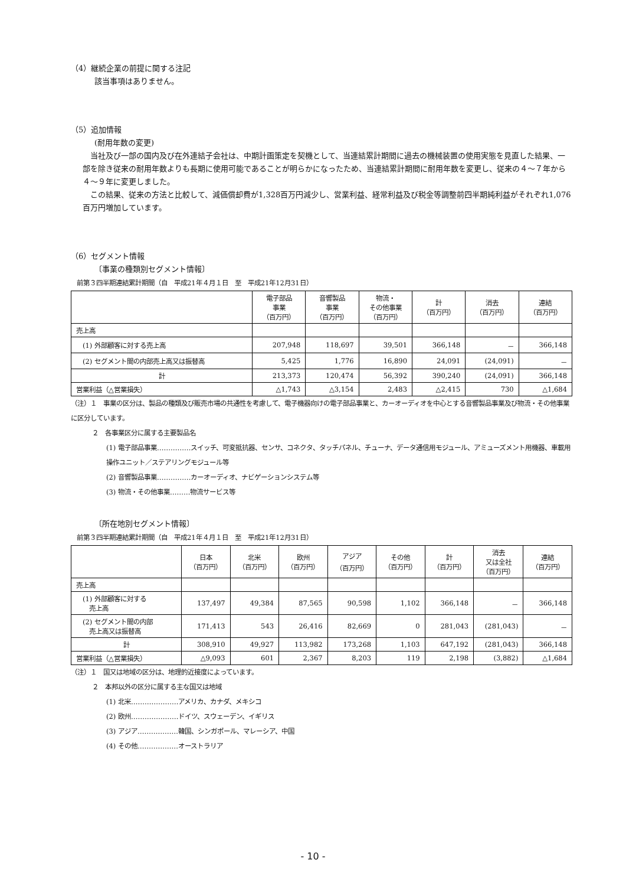（4）継続企業の前提に関する注記
該当事項はありません。
（5）追加情報
(耐用年数の変更)
　当社及び一部の国内及び在外連結子会社は、中期計画策定を契機として、当連結累計期間に過去の機械装置の使用実態を見直した結果、一部を除き従来の耐用年数よりも長期に使用可能であることが明らかになったため、当連結累計期間に耐用年数を変更し、従来の４～７年から４～９年に変更しました。
　この結果、従来の方法と比較して、減価償却費が1,328百万円減少し、営業利益、経常利益及び税金等調整前四半期純利益がそれぞれ1,076百万円増加しています。
（6）セグメント情報
〔事業の種類別セグメント情報〕
前第３四半期連結累計期間（自　平成21年４月１日　至　平成21年12月31日）
| | 電子部品 事業 （百万円） | 音響製品 事業 （百万円） | 物流・ その他事業 （百万円） | 計 （百万円） | 消去 （百万円） | 連結 （百万円） |
| --- | --- | --- | --- | --- | --- | --- |
| 売上高 | | | | | | |
| (1) 外部顧客に対する売上高 | 207,948 | 118,697 | 39,501 | 366,148 | － | 366,148 |
| (2) セグメント間の内部売上高又は振替高 | 5,425 | 1,776 | 16,890 | 24,091 | (24,091) | － |
| 計 | 213,373 | 120,474 | 56,392 | 390,240 | (24,091) | 366,148 |
| 営業利益（△営業損失） | △1,743 | △3,154 | 2,483 | △2,415 | 730 | △1,684 |
（注）１　事業の区分は、製品の種類及び販売市場の共通性を考慮して、電子機器向けの電子部品事業と、カーオーディオを中心とする音響製品事業及び物流・その他事業に区分しています。
２　各事業区分に属する主要製品名
(1) 電子部品事業……………スイッチ、可変抵抗器、センサ、コネクタ、タッチパネル、チューナ、データ通信用モジュール、アミューズメント用機器、車載用操作ユニット／ステアリングモジュール等
(2) 音響製品事業……………カーオーディオ、ナビゲーションシステム等
(3) 物流・その他事業………物流サービス等
〔所在地別セグメント情報〕
前第３四半期連結累計期間（自　平成21年４月１日　至　平成21年12月31日）
| | 日本 （百万円） | 北米 （百万円） | 欧州 （百万円） | アジア （百万円） | その他 （百万円） | 計 （百万円） | 消去 又は全社 （百万円） | 連結 （百万円） |
| --- | --- | --- | --- | --- | --- | --- | --- | --- |
| 売上高 | | | | | | | | |
| (1) 外部顧客に対する 売上高 | 137,497 | 49,384 | 87,565 | 90,598 | 1,102 | 366,148 | － | 366,148 |
| (2) セグメント間の内部 売上高又は振替高 | 171,413 | 543 | 26,416 | 82,669 | 0 | 281,043 | (281,043) | － |
| 計 | 308,910 | 49,927 | 113,982 | 173,268 | 1,103 | 647,192 | (281,043) | 366,148 |
| 営業利益（△営業損失） | △9,093 | 601 | 2,367 | 8,203 | 119 | 2,198 | (3,882) | △1,684 |
（注）１　国又は地域の区分は、地理的近接度によっています。
２　本邦以外の区分に属する主な国又は地域
(1) 北米…………………アメリカ、カナダ、メキシコ
(2) 欧州…………………ドイツ、スウェーデン、イギリス
(3) アジア………………韓国、シンガポール、マレーシア、中国
(4) その他………………オーストラリア
- 10 -